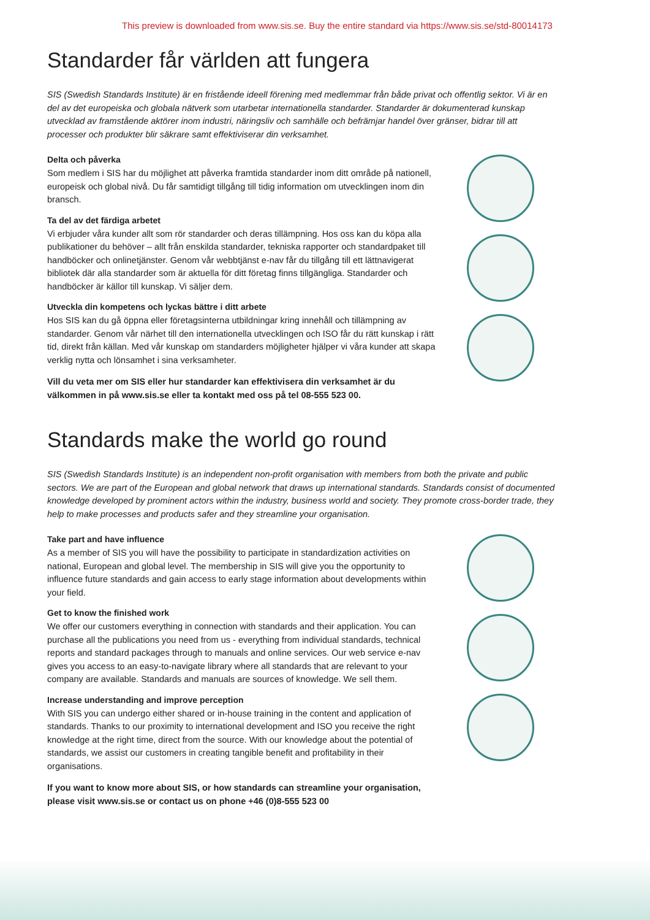This preview is downloaded from www.sis.se. Buy the entire standard via https://www.sis.se/std-80014173
Standarder får världen att fungera
SIS (Swedish Standards Institute) är en fristående ideell förening med medlemmar från både privat och offentlig sektor. Vi är en del av det europeiska och globala nätverk som utarbetar internationella standarder. Standarder är dokumenterad kunskap utvecklad av framstående aktörer inom industri, näringsliv och samhälle och befrämjar handel över gränser, bidrar till att processer och produkter blir säkrare samt effektiviserar din verksamhet.
Delta och påverka
Som medlem i SIS har du möjlighet att påverka framtida standarder inom ditt område på nationell, europeisk och global nivå. Du får samtidigt tillgång till tidig information om utvecklingen inom din bransch.
Ta del av det färdiga arbetet
Vi erbjuder våra kunder allt som rör standarder och deras tillämpning. Hos oss kan du köpa alla publikationer du behöver – allt från enskilda standarder, tekniska rapporter och standardpaket till handböcker och onlinetjänster. Genom vår webbtjänst e-nav får du tillgång till ett lättnavigerat bibliotek där alla standarder som är aktuella för ditt företag finns tillgängliga. Standarder och handböcker är källor till kunskap. Vi säljer dem.
Utveckla din kompetens och lyckas bättre i ditt arbete
Hos SIS kan du gå öppna eller företagsinterna utbildningar kring innehåll och tillämpning av standarder. Genom vår närhet till den internationella utvecklingen och ISO får du rätt kunskap i rätt tid, direkt från källan. Med vår kunskap om standarders möjligheter hjälper vi våra kunder att skapa verklig nytta och lönsamhet i sina verksamheter.
Vill du veta mer om SIS eller hur standarder kan effektivisera din verksamhet är du välkommen in på www.sis.se eller ta kontakt med oss på tel 08-555 523 00.
Standards make the world go round
SIS (Swedish Standards Institute) is an independent non-profit organisation with members from both the private and public sectors. We are part of the European and global network that draws up international standards. Standards consist of documented knowledge developed by prominent actors within the industry, business world and society. They promote cross-border trade, they help to make processes and products safer and they streamline your organisation.
Take part and have influence
As a member of SIS you will have the possibility to participate in standardization activities on national, European and global level. The membership in SIS will give you the opportunity to influence future standards and gain access to early stage information about developments within your field.
Get to know the finished work
We offer our customers everything in connection with standards and their application. You can purchase all the publications you need from us - everything from individual standards, technical reports and standard packages through to manuals and online services. Our web service e-nav gives you access to an easy-to-navigate library where all standards that are relevant to your company are available. Standards and manuals are sources of knowledge. We sell them.
Increase understanding and improve perception
With SIS you can undergo either shared or in-house training in the content and application of standards. Thanks to our proximity to international development and ISO you receive the right knowledge at the right time, direct from the source. With our knowledge about the potential of standards, we assist our customers in creating tangible benefit and profitability in their organisations.
If you want to know more about SIS, or how standards can streamline your organisation, please visit www.sis.se or contact us on phone +46 (0)8-555 523 00